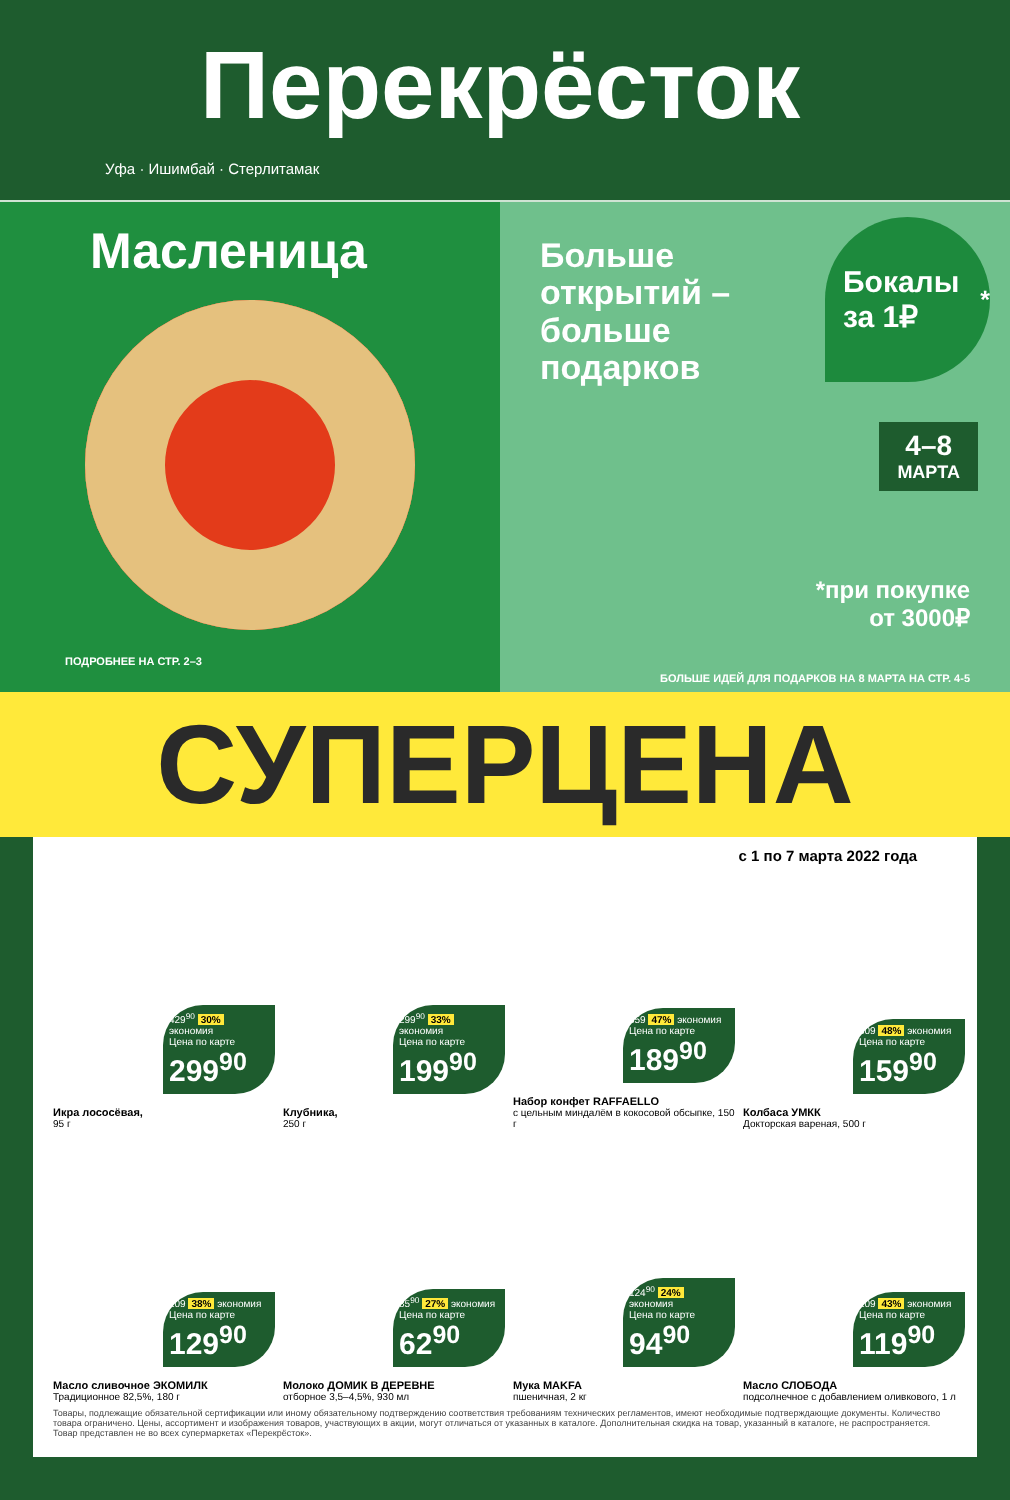Перекрёсток
Уфа · Ишимбай · Стерлитамак
Масленица
ПОДРОБНЕЕ НА СТР. 2–3
Больше открытий – больше подарков
Бокалы за 1₽<sup>*</sup>
4–8
МАРТА
*при покупке
от 3000₽
БОЛЬШЕ ИДЕЙ ДЛЯ ПОДАРКОВ НА 8 МАРТА НА СТР. 4-5
СУПЕРЦЕНА
с 1 по 7 марта 2022 года
429<sup>90</sup> 30% экономия
Цена по карте
299<sup>90</sup>
Икра лососёвая,
95 г
299<sup>90</sup> 33% экономия
Цена по карте
199<sup>90</sup>
Клубника,
250 г
359 47% экономия
Цена по карте
189<sup>90</sup>
Набор конфет RAFFAELLO
с цельным миндалём в кокосовой обсыпке, 150 г
309 48% экономия
Цена по карте
159<sup>90</sup>
Колбаса УМКК
Докторская вареная, 500 г
209 38% экономия
Цена по карте
129<sup>90</sup>
Масло сливочное ЭКОМИЛК
Традиционное 82,5%, 180 г
85<sup>90</sup> 27% экономия
Цена по карте
62<sup>90</sup>
Молоко ДОМИК В ДЕРЕВНЕ
отборное 3,5–4,5%, 930 мл
124<sup>90</sup> 24% экономия
Цена по карте
94<sup>90</sup>
Мука MAKFA
пшеничная, 2 кг
209 43% экономия
Цена по карте
119<sup>90</sup>
Масло СЛОБОДА
подсолнечное с добавлением оливкового, 1 л
Товары, подлежащие обязательной сертификации или иному обязательному подтверждению соответствия требованиям технических регламентов, имеют необходимые подтверждающие документы. Количество товара ограничено. Цены, ассортимент и изображения товаров, участвующих в акции, могут отличаться от указанных в каталоге. Дополнительная скидка на товар, указанный в каталоге, не распространяется. Товар представлен не во всех супермаркетах «Перекрёсток».